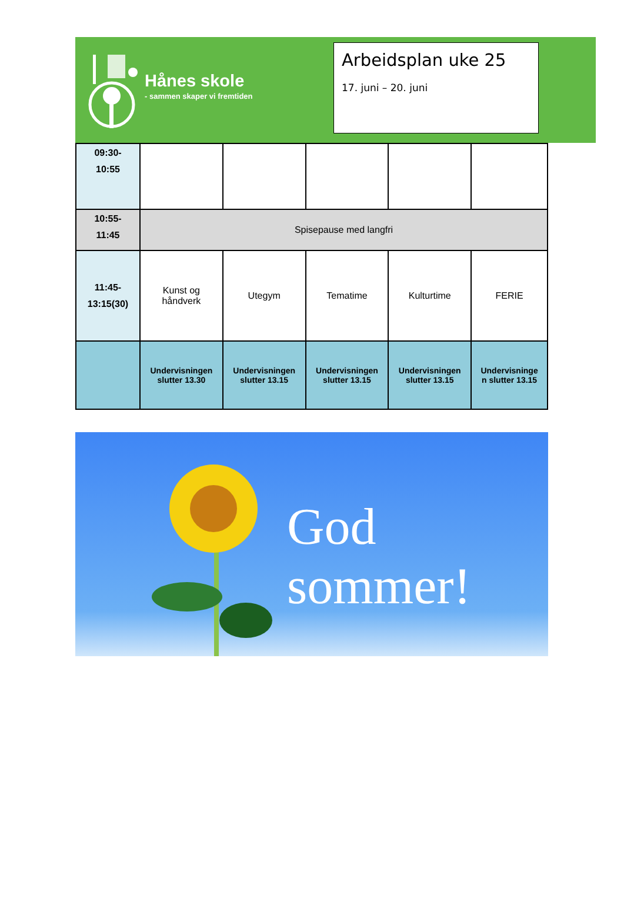Hånes skole
- sammen skaper vi fremtiden
Arbeidsplan uke 25
17. juni – 20. juni
| 09:30- 10:55 | | | | | |
| 10:55- 11:45 | Spisepause med langfri | | | | |
| 11:45- 13:15(30) | Kunst og håndverk | Utegym | Tematime | Kulturtime | FERIE |
| | Undervisningen slutter 13.30 | Undervisningen slutter 13.15 | Undervisningen slutter 13.15 | Undervisningen slutter 13.15 | Undervisninge n slutter 13.15 |
God sommer!